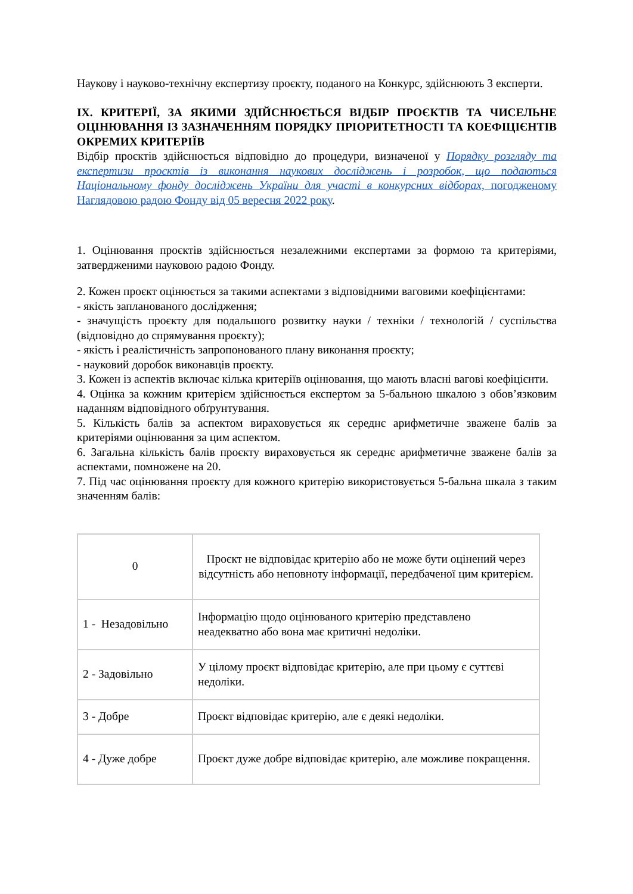Наукову і науково-технічну експертизу проєкту, поданого на Конкурс, здійснюють 3 експерти.
ІХ. КРИТЕРІЇ, ЗА ЯКИМИ ЗДІЙСНЮЄТЬСЯ ВІДБІР ПРОЄКТІВ ТА ЧИСЕЛЬНЕ ОЦІНЮВАННЯ ІЗ ЗАЗНАЧЕННЯМ ПОРЯДКУ ПРІОРИТЕТНОСТІ ТА КОЕФІЦІЄНТІВ ОКРЕМИХ КРИТЕРІЇВ
Відбір проєктів здійснюється відповідно до процедури, визначеної у Порядку розгляду та експертизи проєктів із виконання наукових досліджень і розробок, що подаються Національному фонду досліджень України для участі в конкурсних відборах, погодженому Наглядовою радою Фонду від 05 вересня 2022 року.
1. Оцінювання проєктів здійснюється незалежними експертами за формою та критеріями, затвердженими науковою радою Фонду.
2. Кожен проєкт оцінюється за такими аспектами з відповідними ваговими коефіцієнтами:
- якість запланованого дослідження;
- значущість проєкту для подальшого розвитку науки / техніки / технологій / суспільства (відповідно до спрямування проєкту);
- якість і реалістичність запропонованого плану виконання проєкту;
- науковий доробок виконавців проєкту.
3. Кожен із аспектів включає кілька критеріїв оцінювання, що мають власні вагові коефіцієнти.
4. Оцінка за кожним критерієм здійснюється експертом за 5-бальною шкалою з обов’язковим наданням відповідного обґрунтування.
5. Кількість балів за аспектом вираховується як середнє арифметичне зважене балів за критеріями оцінювання за цим аспектом.
6. Загальна кількість балів проєкту вираховується як середнє арифметичне зважене балів за аспектами, помножене на 20.
7. Під час оцінювання проєкту для кожного критерію використовується 5-бальна шкала з таким значенням балів:
| 0 | Проєкт не відповідає критерію або не може бути оцінений через відсутність або неповноту інформації, передбаченої цим критерієм. |
| 1 - Незадовільно | Інформацію щодо оцінюваного критерію представлено неадекватно або вона має критичні недоліки. |
| 2 - Задовільно | У цілому проєкт відповідає критерію, але при цьому є суттєві недоліки. |
| 3 - Добре | Проєкт відповідає критерію, але є деякі недоліки. |
| 4 - Дуже добре | Проєкт дуже добре відповідає критерію, але можливе покращення. |